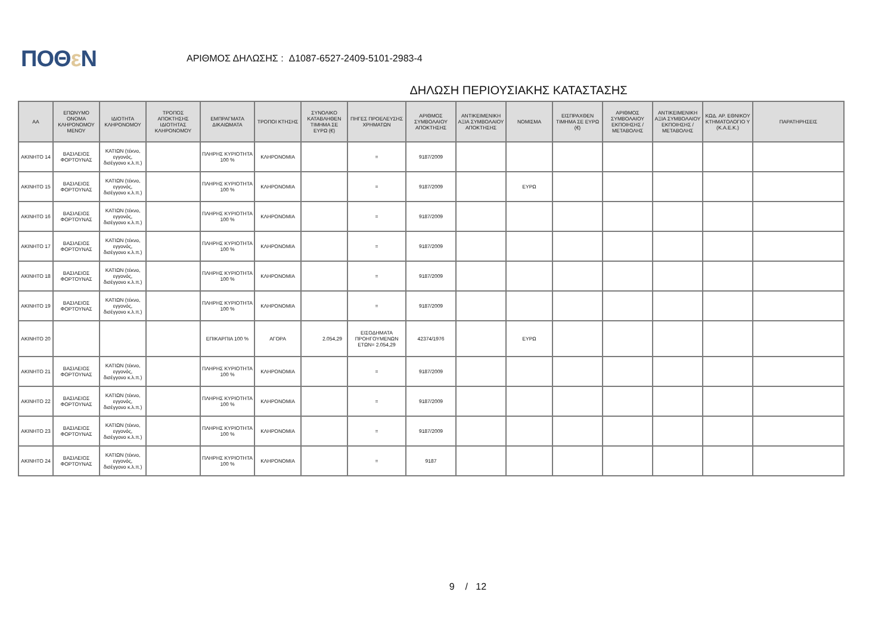ΠΟΘε Ν
ΑΡΙΘΜΟΣ ΔΗΛΩΣΗΣ : Δ1087-6527-2409-5101-2983-4
ΔΗΛΩΣΗ ΠΕΡΙΟΥΣΙΑΚΗΣ ΚΑΤΑΣΤΑΣΗΣ
| ΑΑ | ΕΠΩΝΥΜΟ ΟΝΟΜΑ ΚΛΗΡΟΝΟΜΟΥ ΜΕΝΟΥ | ΙΔΙΟΤΗΤΑ ΚΛΗΡΟΝΟΜΟΥ | ΤΡΟΠΟΣ ΑΠΟΚΤΗΣΗΣ ΙΔΙΟΤΗΤΑΣ ΚΛΗΡΟΝΟΜΟΥ | ΕΜΠΡΑΓΜΑΤΑ ΔΙΚΑΙΩΜΑΤΑ | ΤΡΟΠΟΙ ΚΤΗΣΗΣ | ΣΥΝΟΛΙΚΟ ΚΑΤΑΒΛΗΘΕΝ ΤΙΜΗΜΑ ΣΕ ΕΥΡΩ (€) | ΠΗΓΕΣ ΠΡΟΕΛΕΥΣΗΣ ΧΡΗΜΑΤΩΝ | ΑΡΙΘΜΟΣ ΣΥΜΒΟΛΑΙΟΥ ΑΠΟΚΤΗΣΗΣ | ΑΝΤΙΚΕΙΜΕΝΙΚΗ ΑΞΙΑ ΣΥΜΒΟΛΑΙΟΥ ΑΠΟΚΤΗΣΗΣ | ΝΟΜΙΣΜΑ | ΕΙΣΠΡΑΧΘΕΝ ΤΙΜΗΜΑ ΣΕ ΕΥΡΩ (€) | ΑΡΙΘΜΟΣ ΣΥΜΒΟΛΑΙΟΥ ΕΚΠΟΙΗΣΗΣ /ΜΕΤΑΒΟΛΗΣ | ΑΝΤΙΚΕΙΜΕΝΙΚΗ ΑΞΙΑ ΣΥΜΒΟΛΑΙΟΥ ΕΚΠΟΙΗΣΗΣ / ΜΕΤΑΒΟΛΗΣ | ΚΩΔ. ΑΡ. ΕΘΝΙΚΟΥ ΚΤΗΜΑΤΟΛΟΓΙΟ Υ (Κ.Α.Ε.Κ.) | ΠΑΡΑΤΗΡΗΣΕΙΣ |
| --- | --- | --- | --- | --- | --- | --- | --- | --- | --- | --- | --- | --- | --- | --- | --- |
| ΑΚΙΝΗΤΟ 14 | ΒΑΣΙΛΕΙΟΣ ΦΟΡΤΟΥΝΑΣ | ΚΑΤΙΩΝ (τέκνο, εγγονός, δισέγγονο κ.λ.π.) | | ΠΛΗΡΗΣ ΚΥΡΙΟΤΗΤΑ 100 % | ΚΛΗΡΟΝΟΜΙΑ | | = | 9187/2009 | | | | | | | |
| ΑΚΙΝΗΤΟ 15 | ΒΑΣΙΛΕΙΟΣ ΦΟΡΤΟΥΝΑΣ | ΚΑΤΙΩΝ (τέκνο, εγγονός, δισέγγονο κ.λ.π.) | | ΠΛΗΡΗΣ ΚΥΡΙΟΤΗΤΑ 100 % | ΚΛΗΡΟΝΟΜΙΑ | | = | 9187/2009 | | ΕΥΡΩ | | | | | |
| ΑΚΙΝΗΤΟ 16 | ΒΑΣΙΛΕΙΟΣ ΦΟΡΤΟΥΝΑΣ | ΚΑΤΙΩΝ (τέκνο, εγγονός, δισέγγονο κ.λ.π.) | | ΠΛΗΡΗΣ ΚΥΡΙΟΤΗΤΑ 100 % | ΚΛΗΡΟΝΟΜΙΑ | | = | 9187/2009 | | | | | | | |
| ΑΚΙΝΗΤΟ 17 | ΒΑΣΙΛΕΙΟΣ ΦΟΡΤΟΥΝΑΣ | ΚΑΤΙΩΝ (τέκνο, εγγονός, δισέγγονο κ.λ.π.) | | ΠΛΗΡΗΣ ΚΥΡΙΟΤΗΤΑ 100 % | ΚΛΗΡΟΝΟΜΙΑ | | = | 9187/2009 | | | | | | | |
| ΑΚΙΝΗΤΟ 18 | ΒΑΣΙΛΕΙΟΣ ΦΟΡΤΟΥΝΑΣ | ΚΑΤΙΩΝ (τέκνο, εγγονός, δισέγγονο κ.λ.π.) | | ΠΛΗΡΗΣ ΚΥΡΙΟΤΗΤΑ 100 % | ΚΛΗΡΟΝΟΜΙΑ | | = | 9187/2009 | | | | | | | |
| ΑΚΙΝΗΤΟ 19 | ΒΑΣΙΛΕΙΟΣ ΦΟΡΤΟΥΝΑΣ | ΚΑΤΙΩΝ (τέκνο, εγγονός, δισέγγονο κ.λ.π.) | | ΠΛΗΡΗΣ ΚΥΡΙΟΤΗΤΑ 100 % | ΚΛΗΡΟΝΟΜΙΑ | | = | 9187/2009 | | | | | | | |
| ΑΚΙΝΗΤΟ 20 | | | | ΕΠΙΚΑΡΠΙΑ 100 % | ΑΓΟΡΑ | 2.054,29 | ΕΙΣΟΔΗΜΑΤΑ ΠΡΟΗΓΟΥΜΕΝΩΝ ΕΤΩΝ= 2.054,29 | 42374/1976 | | ΕΥΡΩ | | | | | |
| ΑΚΙΝΗΤΟ 21 | ΒΑΣΙΛΕΙΟΣ ΦΟΡΤΟΥΝΑΣ | ΚΑΤΙΩΝ (τέκνο, εγγονός, δισέγγονο κ.λ.π.) | | ΠΛΗΡΗΣ ΚΥΡΙΟΤΗΤΑ 100 % | ΚΛΗΡΟΝΟΜΙΑ | | = | 9187/2009 | | | | | | | |
| ΑΚΙΝΗΤΟ 22 | ΒΑΣΙΛΕΙΟΣ ΦΟΡΤΟΥΝΑΣ | ΚΑΤΙΩΝ (τέκνο, εγγονός, δισέγγονο κ.λ.π.) | | ΠΛΗΡΗΣ ΚΥΡΙΟΤΗΤΑ 100 % | ΚΛΗΡΟΝΟΜΙΑ | | = | 9187/2009 | | | | | | | |
| ΑΚΙΝΗΤΟ 23 | ΒΑΣΙΛΕΙΟΣ ΦΟΡΤΟΥΝΑΣ | ΚΑΤΙΩΝ (τέκνο, εγγονός, δισέγγονο κ.λ.π.) | | ΠΛΗΡΗΣ ΚΥΡΙΟΤΗΤΑ 100 % | ΚΛΗΡΟΝΟΜΙΑ | | = | 9187/2009 | | | | | | | |
| ΑΚΙΝΗΤΟ 24 | ΒΑΣΙΛΕΙΟΣ ΦΟΡΤΟΥΝΑΣ | ΚΑΤΙΩΝ (τέκνο, εγγονός, δισέγγονο κ.λ.π.) | | ΠΛΗΡΗΣ ΚΥΡΙΟΤΗΤΑ 100 % | ΚΛΗΡΟΝΟΜΙΑ | | = | 9187 | | | | | | | |
9 / 12